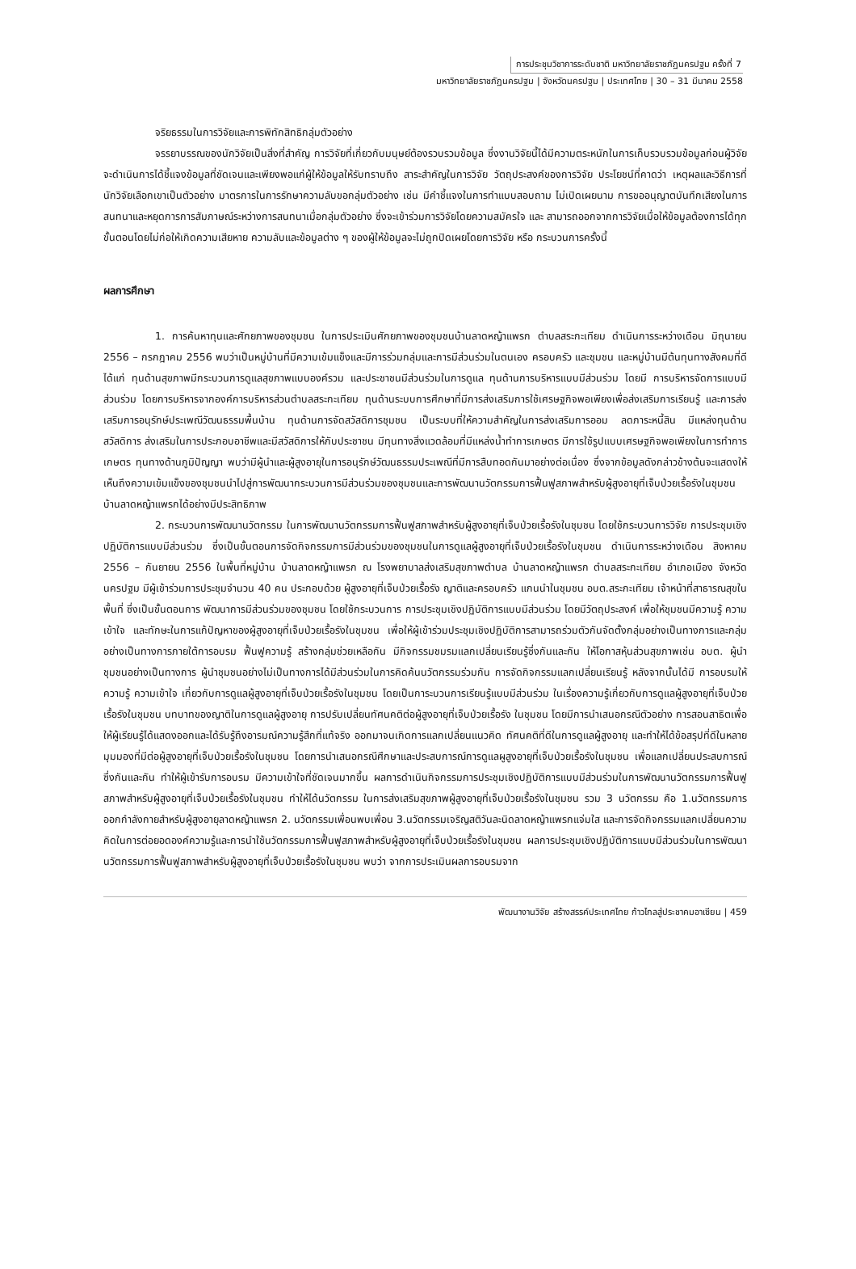การประชุมวิชาการระดับชาติ มหาวิทยาลัยราชภัฏนครปฐม ครั้งที่ 7
มหาวิทยาลัยราชภัฏนครปฐม | จังหวัดนครปฐม | ประเทศไทย | 30 – 31 มีนาคม 2558
จริยธรรมในการวิจัยและการพิทักสิทธิกลุ่มตัวอย่าง
จรรยาบรรณของนักวิจัยเป็นสิ่งที่สำคัญ การวิจัยที่เกี่ยวกับมนุษย์ต้องรวบรวมข้อมูล ซึ่งงานวิจัยนี้ได้มีความตระหนักในการเก็บรวบรวมข้อมูลก่อนผู้วิจัยจะดำเนินการได้ชี้แจงข้อมูลที่ชัดเจนและเพียงพอแก่ผู้ให้ข้อมูลให้รับทราบถึง สาระสำคัญในการวิจัย วัตถุประสงค์ของการวิจัย ประโยชน์ที่คาดว่า เหตุผลและวิธีการที่นักวิจัยเลือกเขาเป็นตัวอย่าง มาตรการในการรักษาความลับขอกลุ่มตัวอย่าง เช่น มีคำชี้แจงในการทำแบบสอบถาม ไม่เปิดเผยนาม การขออนุญาตบันทึกเสียงในการสนทนาและหยุดการการสัมภาษณ์ระหว่างการสนทนาเมื่อกลุ่มตัวอย่าง ซึ่งจะเข้าร่วมการวิจัยโดยความสมัครใจ และ สามารถออกจากการวิจัยเมื่อให้ข้อมูลต้องการได้ทุกขั้นตอนโดยไม่ก่อให้เกิดความเสียหาย ความลับและข้อมูลต่าง ๆ ของผู้ให้ข้อมูลจะไม่ถูกปิดเผยโดยการวิจัย หรือ กระบวนการครั้งนี้
ผลการศึกษา
1. การค้นหาทุนและศักยภาพของชุมชน ในการประเมินศักยภาพของชุมชนบ้านลาดหญ้าแพรก ตำบลสระกะเทียม ดำเนินการระหว่างเดือน มิถุนายน 2556 – กรกฎาคม 2556 พบว่าเป็นหมู่บ้านที่มีความเข้มแข็งและมีการร่วมกลุ่มและการมีส่วนร่วมในตนเอง ครอบครัว และชุมชน และหมู่บ้านมีต้นทุนทางสังคมที่ดี ได้แก่ ทุนด้านสุขภาพมีกระบวนการดูแลสุขภาพแบบองค์รวม และประชาชนมีส่วนร่วมในการดูแล ทุนด้านการบริหารแบบมีส่วนร่วม โดยมี การบริหารจัดการแบบมีส่วนร่วม โดยการบริหารจากองค์การบริหารส่วนตำบลสระกะเทียม ทุนด้านระบบการศึกษาที่มีการส่งเสริมการใช้เศรษฐกิจพอเพียงเพื่อส่งเสริมการเรียนรู้ และการส่งเสริมการอนุรักษ์ประเพณีวัฒนธรรมพื้นบ้าน ทุนด้านการจัดสวัสดิการชุมชน เป็นระบบที่ให้ความสำคัญในการส่งเสริมการออม ลดภาระหนี้สิน มีแหล่งทุนด้านสวัสดิการ ส่งเสริมในการประกอบอาชีพและมีสวัสดิการให้กับประชาชน มีทุนทางสิ่งแวดล้อมที่มีแหล่งน้ำทำการเกษตร มีการใช้รูปแบบเศรษฐกิจพอเพียงในการทำการเกษตร ทุนทางด้านภูมิปัญญา พบว่ามีผู้นำและผู้สูงอายุในการอนุรักษ์วัฒนธรรมประเพณีที่มีการสืบทอดกันมาอย่างต่อเนื่อง ซึ่งจากข้อมูลดังกล่าวข้างต้นจะแสดงให้เห็นถึงความเข้มแข็งของชุมชนนำไปสู่การพัฒนากระบวนการมีส่วนร่วมของชุมชนและการพัฒนานวัตกรรมการฟื้นฟูสภาพสำหรับผู้สูงอายุที่เจ็บป่วยเรื้อรังในชุมชน บ้านลาดหญ้าแพรกได้อย่างมีประสิทธิภาพ
2. กระบวนการพัฒนานวัตกรรม ในการพัฒนานวัตกรรมการฟื้นฟูสภาพสำหรับผู้สูงอายุที่เจ็บป่วยเรื้อรังในชุมชน โดยใช้กระบวนการวิจัย การประชุมเชิงปฏิบัติการแบบมีส่วนร่วม ซึ่งเป็นขั้นตอนการจัดกิจกรรมการมีส่วนร่วมของชุมชนในการดูแลผู้สูงอายุที่เจ็บป่วยเรื้อรังในชุมชน ดำเนินการระหว่างเดือน สิงหาคม 2556 – กันยายน 2556 ในพื้นที่หมู่บ้าน บ้านลาดหญ้าแพรก ณ โรงพยาบาลส่งเสริมสุขภาพตำบล บ้านลาดหญ้าแพรก ตำบลสระกะเทียม อำเภอเมือง จังหวัดนครปฐม มีผู้เข้าร่วมการประชุมจำนวน 40 คน ประกอบด้วย ผู้สูงอายุที่เจ็บป่วยเรื้อรัง ญาติและครอบครัว แกนนำในชุมชน อบต.สระกะเทียม เจ้าหน้าที่สาธารณสุขในพื้นที่ ซึ่งเป็นขั้นตอนการ พัฒนาการมีส่วนร่วมของชุมชน โดยใช้กระบวนการ การประชุมเชิงปฏิบัติการแบบมีส่วนร่วม โดยมีวัตถุประสงค์ เพื่อให้ชุมชนมีความรู้ ความเข้าใจ และทักษะในการแก้ปัญหาของผู้สูงอายุที่เจ็บป่วยเรื้อรังในชุมชน เพื่อให้ผู้เข้าร่วมประชุมเชิงปฏิบัติการสามารถร่วมตัวกันจัดตั้งกลุ่มอย่างเป็นทางการและกลุ่มอย่างเป็นทางการภายใต้การอบรม ฟื้นฟูความรู้ สร้างกลุ่มช่วยเหลือกัน มีกิจกรรมชมรมแลกเปลี่ยนเรียนรู้ซึ่งกันและกัน ให้โอกาสหุ้นส่วนสุขภาพเช่น อบต. ผู้นำชุมชนอย่างเป็นทางการ ผู้นำชุมชนอย่างไม่เป็นทางการได้มีส่วนร่วมในการคิดค้นนวัตกรรมร่วมกัน การจัดกิจกรรมแลกเปลี่ยนเรียนรู้ หลังจากนั้นได้มี การอบรมให้ความรู้ ความเข้าใจ เกี่ยวกับการดูแลผู้สูงอายุที่เจ็บป่วยเรื้อรังในชุมชน โดยเป็นการะบวนการเรียนรู้แบบมีส่วนร่วม ในเรื่องความรู้เกี่ยวกับการดูแลผู้สูงอายุที่เจ็บป่วยเรื้อรังในชุมชน บทบาทของญาติในการดูแลผู้สูงอายุ การปรับเปลี่ยนทัศนคติต่อผู้สูงอายุที่เจ็บป่วยเรื้อรัง ในชุมชน โดยมีการนำเสนอกรณีตัวอย่าง การสอนสาธิตเพื่อให้ผู้เรียนรู้ได้แสดงออกและได้รับรู้ถึงอารมณ์ความรู้สึกที่แท้จริง ออกมาจนเกิดการแลกเปลี่ยนแนวคิด ทัศนคติที่ดีในการดูแลผู้สูงอายุ และทำให้ได้ข้อสรุปที่ดีในหลายมุมมองที่มีต่อผู้สูงอายุที่เจ็บป่วยเรื้อรังในชุมชน โดยการนำเสนอกรณีศึกษาและประสบการณ์การดูแลผูสูงอายุที่เจ็บป่วยเรื้อรังในชุมชน เพื่อแลกเปลี่ยนประสบการณ์ซึ่งกันและกัน ทำให้ผู้เข้ารับการอบรม มีความเข้าใจที่ชัดเจนมากขึ้น ผลการดำเนินกิจกรรมการประชุมเชิงปฏิบัติการแบบมีส่วนร่วมในการพัฒนานวัตกรรมการฟื้นฟูสภาพสำหรับผู้สูงอายุที่เจ็บป่วยเรื้อรังในชุมชน ทำให้ได้นวัตกรรม ในการส่งเสริมสุขภาพผู้สูงอายุที่เจ็บป่วยเรื้อรังในชุมชน รวม 3 นวัตกรรม คือ 1.นวัตกรรมการออกกำลังกายสำหรับผู้สูงอายุลาดหญ้าแพรก 2. นวัตกรรมเพื่อนพบเพื่อน 3.นวัตกรรมเจริญสติวันละนิดลาดหญ้าแพรกแจ่มใส และการจัดกิจกรรมแลกเปลี่ยนความคิดในการต่อยอดองค์ความรู้และการนำใช้นวัตกรรมการฟื้นฟูสภาพสำหรับผู้สูงอายุที่เจ็บป่วยเรื้อรังในชุมชน ผลการประชุมเชิงปฏิบัติการแบบมีส่วนร่วมในการพัฒนานวัตกรรมการฟื้นฟูสภาพสำหรับผู้สูงอายุที่เจ็บป่วยเรื้อรังในชุมชน พบว่า จากการประเมินผลการอบรมจาก
พัฒนางานวิจัย สร้างสรรค์ประเทศไทย ก้าวไกลสู่ประชาคมอาเซียน | 459